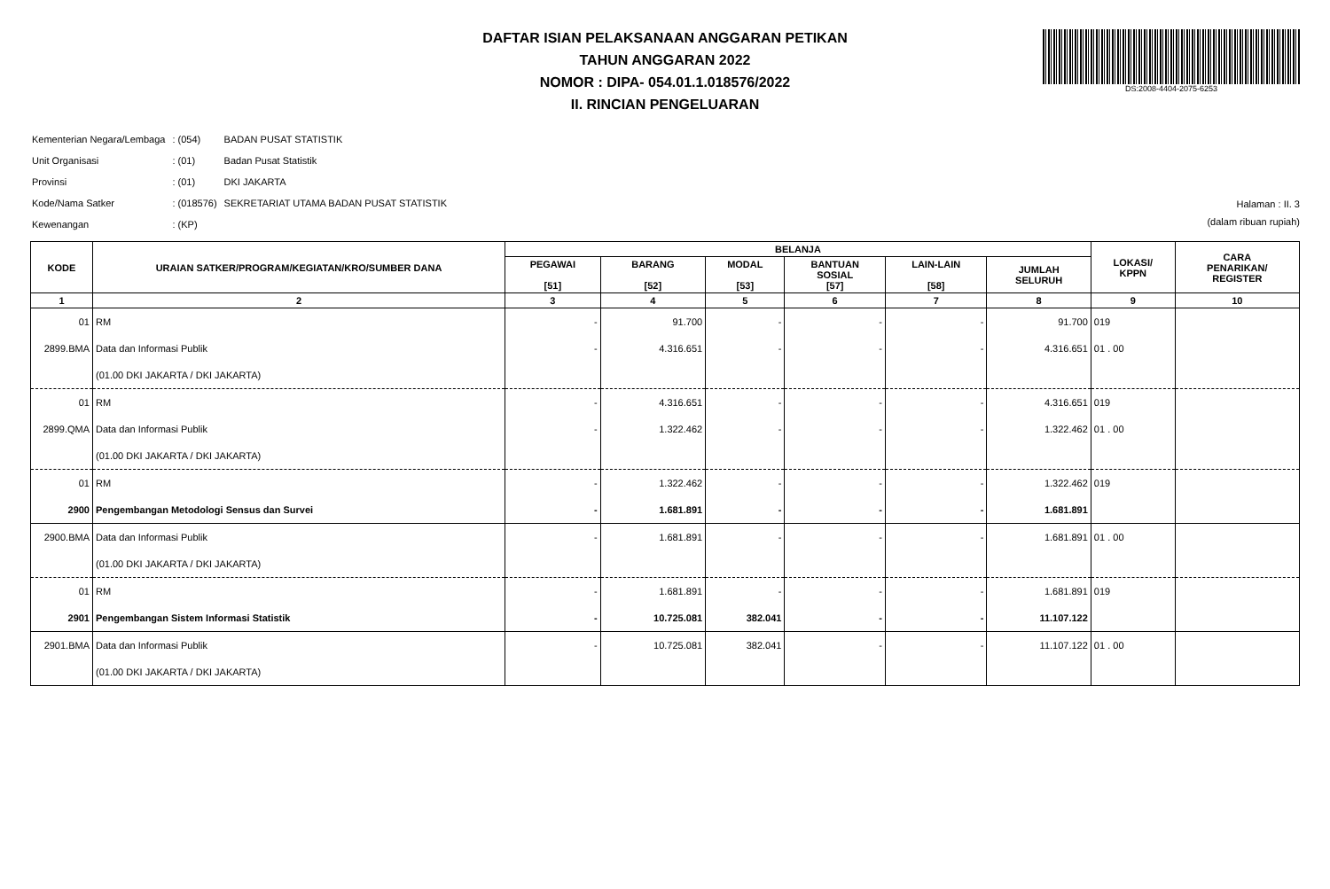DAFTAR ISIAN PELAKSANAAN ANGGARAN PETIKAN
TAHUN ANGGARAN 2022
NOMOR : DIPA- 054.01.1.018576/2022
II. RINCIAN PENGELUARAN
DS:2008-4404-2075-6253
| Kementerian Negara/Lembaga | : (054) | BADAN PUSAT STATISTIK |
| Unit Organisasi | : (01) | Badan Pusat Statistik |
| Provinsi | : (01) | DKI JAKARTA |
| Kode/Nama Satker | : (018576) | SEKRETARIAT UTAMA BADAN PUSAT STATISTIK |
| Kewenangan | : (KP) | |
Halaman : II. 3
(dalam ribuan rupiah)
| KODE | URAIAN SATKER/PROGRAM/KEGIATAN/KRO/SUMBER DANA | BELANJA | | | | | | LOKASI/ KPPN | CARA PENARIKAN/ REGISTER |
| --- | --- | --- | --- | --- | --- | --- | --- | --- | --- |
| | | PEGAWAI [51] | BARANG [52] | MODAL [53] | BANTUAN SOSIAL [57] | LAIN-LAIN [58] | JUMLAH SELURUH | | |
| 1 | 2 | 3 | 4 | 5 | 6 | 7 | 8 | 9 | 10 |
| 01 | RM | - | 91.700 | - | - | - | 91.700 | 019 | |
| 2899.BMA | Data dan Informasi Publik | - | 4.316.651 | - | - | - | 4.316.651 | 01 . 00 | |
| | (01.00 DKI JAKARTA / DKI JAKARTA) | | | | | | | | |
| 01 | RM | - | 4.316.651 | - | - | - | 4.316.651 | 019 | |
| 2899.QMA | Data dan Informasi Publik | - | 1.322.462 | - | - | - | 1.322.462 | 01 . 00 | |
| | (01.00 DKI JAKARTA / DKI JAKARTA) | | | | | | | | |
| 01 | RM | - | 1.322.462 | - | - | - | 1.322.462 | 019 | |
| 2900 | Pengembangan Metodologi Sensus dan Survei | - | 1.681.891 | - | - | - | 1.681.891 | | |
| 2900.BMA | Data dan Informasi Publik | - | 1.681.891 | - | - | - | 1.681.891 | 01 . 00 | |
| | (01.00 DKI JAKARTA / DKI JAKARTA) | | | | | | | | |
| 01 | RM | - | 1.681.891 | - | - | - | 1.681.891 | 019 | |
| 2901 | Pengembangan Sistem Informasi Statistik | - | 10.725.081 | 382.041 | - | - | 11.107.122 | | |
| 2901.BMA | Data dan Informasi Publik | - | 10.725.081 | 382.041 | - | - | 11.107.122 | 01 . 00 | |
| | (01.00 DKI JAKARTA / DKI JAKARTA) | | | | | | | | |